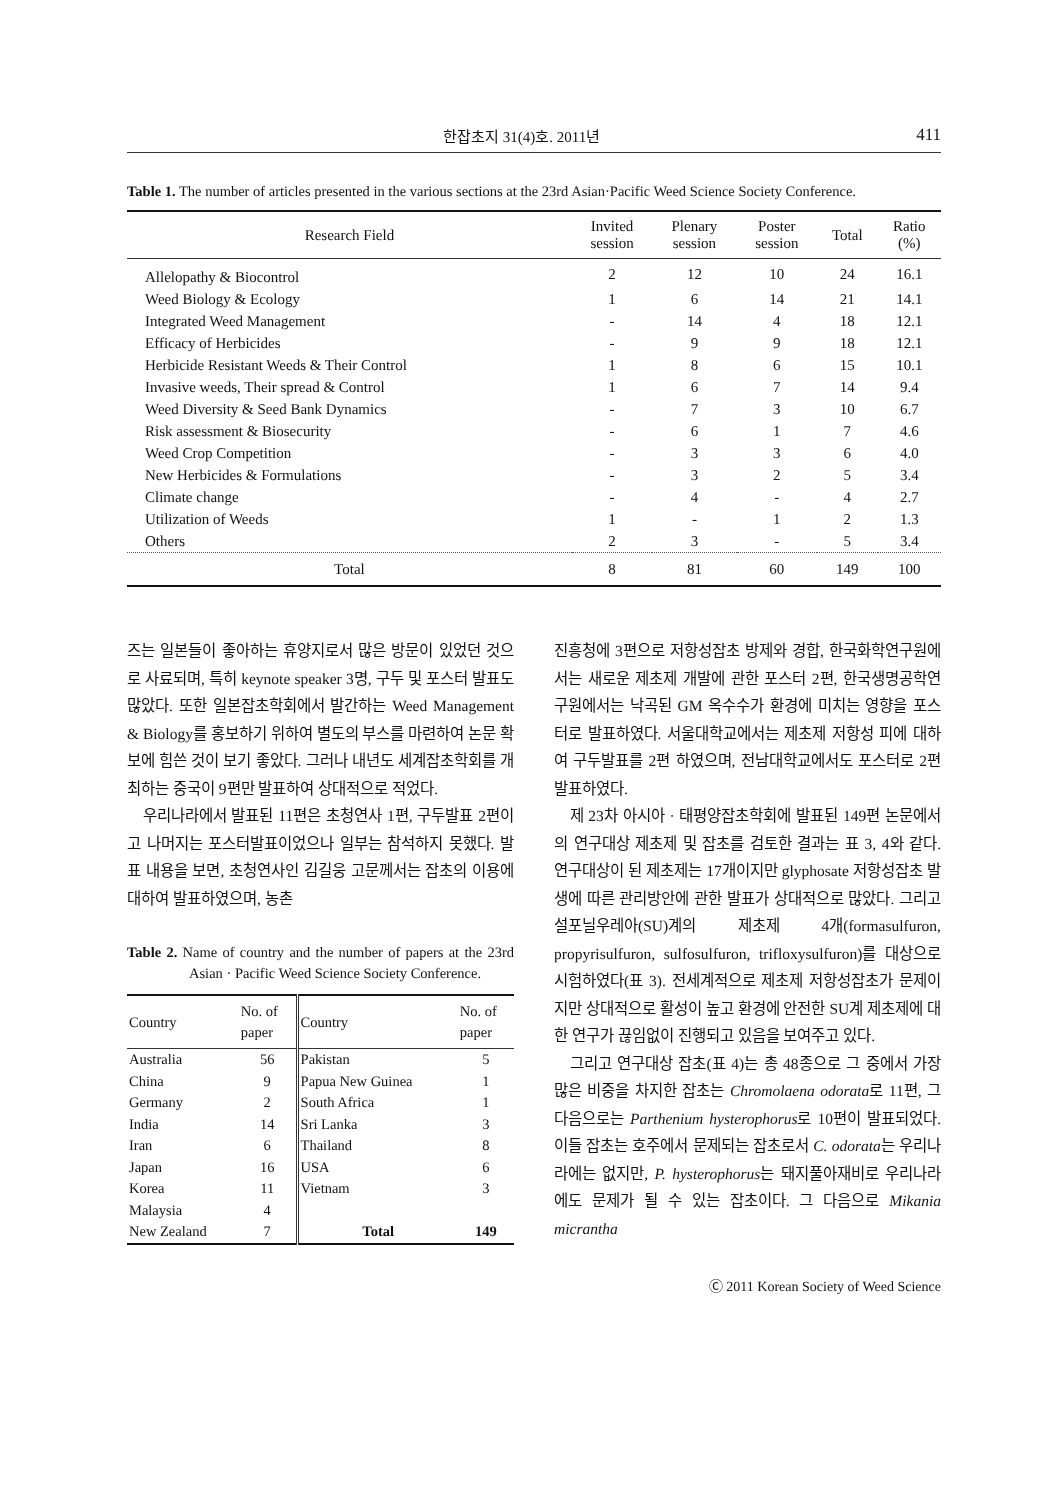한잡초지 31(4)호. 2011년 411
Table 1. The number of articles presented in the various sections at the 23rd Asian·Pacific Weed Science Society Conference.
| Research Field | Invited session | Plenary session | Poster session | Total | Ratio (%) |
| --- | --- | --- | --- | --- | --- |
| Allelopathy & Biocontrol | 2 | 12 | 10 | 24 | 16.1 |
| Weed Biology & Ecology | 1 | 6 | 14 | 21 | 14.1 |
| Integrated Weed Management | - | 14 | 4 | 18 | 12.1 |
| Efficacy of Herbicides | - | 9 | 9 | 18 | 12.1 |
| Herbicide Resistant Weeds & Their Control | 1 | 8 | 6 | 15 | 10.1 |
| Invasive weeds, Their spread & Control | 1 | 6 | 7 | 14 | 9.4 |
| Weed Diversity & Seed Bank Dynamics | - | 7 | 3 | 10 | 6.7 |
| Risk assessment & Biosecurity | - | 6 | 1 | 7 | 4.6 |
| Weed Crop Competition | - | 3 | 3 | 6 | 4.0 |
| New Herbicides & Formulations | - | 3 | 2 | 5 | 3.4 |
| Climate change | - | 4 | - | 4 | 2.7 |
| Utilization of Weeds | 1 | - | 1 | 2 | 1.3 |
| Others | 2 | 3 | - | 5 | 3.4 |
| Total | 8 | 81 | 60 | 149 | 100 |
즈는 일본들이 좋아하는 휴양지로서 많은 방문이 있었던 것으로 사료되며, 특히 keynote speaker 3명, 구두 및 포스터 발표도 많았다. 또한 일본잡초학회에서 발간하는 Weed Management & Biology를 홍보하기 위하여 별도의 부스를 마련하여 논문 확보에 힘쓴 것이 보기 좋았다. 그러나 내년도 세계잡초학회를 개최하는 중국이 9편만 발표하여 상대적으로 적었다.
우리나라에서 발표된 11편은 초청연사 1편, 구두발표 2편이고 나머지는 포스터발표이었으나 일부는 참석하지 못했다. 발표 내용을 보면, 초청연사인 김길웅 고문께서는 잡초의 이용에 대하여 발표하였으며, 농촌
Table 2. Name of country and the number of papers at the 23rd Asian · Pacific Weed Science Society Conference.
| Country | No. of paper | Country | No. of paper |
| --- | --- | --- | --- |
| Australia | 56 | Pakistan | 5 |
| China | 9 | Papua New Guinea | 1 |
| Germany | 2 | South Africa | 1 |
| India | 14 | Sri Lanka | 3 |
| Iran | 6 | Thailand | 8 |
| Japan | 16 | USA | 6 |
| Korea | 11 | Vietnam | 3 |
| Malaysia | 4 | | |
| New Zealand | 7 | Total | 149 |
진흥청에 3편으로 저항성잡초 방제와 경합, 한국화학연구원에서는 새로운 제초제 개발에 관한 포스터 2편, 한국생명공학연구원에서는 낙곡된 GM 옥수수가 환경에 미치는 영향을 포스터로 발표하였다. 서울대학교에서는 제초제 저항성 피에 대하여 구두발표를 2편 하였으며, 전남대학교에서도 포스터로 2편 발표하였다.
제 23차 아시아 · 태평양잡초학회에 발표된 149편 논문에서의 연구대상 제초제 및 잡초를 검토한 결과는 표 3, 4와 같다. 연구대상이 된 제초제는 17개이지만 glyphosate 저항성잡초 발생에 따른 관리방안에 관한 발표가 상대적으로 많았다. 그리고 설포닐우레아(SU)계의 제초제 4개(formasulfuron, propyrisulfuron, sulfosulfuron, trifloxysulfuron)를 대상으로 시험하였다(표 3). 전세계적으로 제초제 저항성잡초가 문제이지만 상대적으로 활성이 높고 환경에 안전한 SU계 제초제에 대한 연구가 끊임없이 진행되고 있음을 보여주고 있다.
그리고 연구대상 잡초(표 4)는 총 48종으로 그 중에서 가장 많은 비중을 차지한 잡초는 Chromolaena odorata로 11편, 그 다음으로는 Parthenium hysterophorus로 10편이 발표되었다. 이들 잡초는 호주에서 문제되는 잡초로서 C. odorata는 우리나라에는 없지만, P. hysterophorus는 돼지풀아재비로 우리나라에도 문제가 될 수 있는 잡초이다. 그 다음으로 Mikania micrantha
Ⓒ 2011 Korean Society of Weed Science